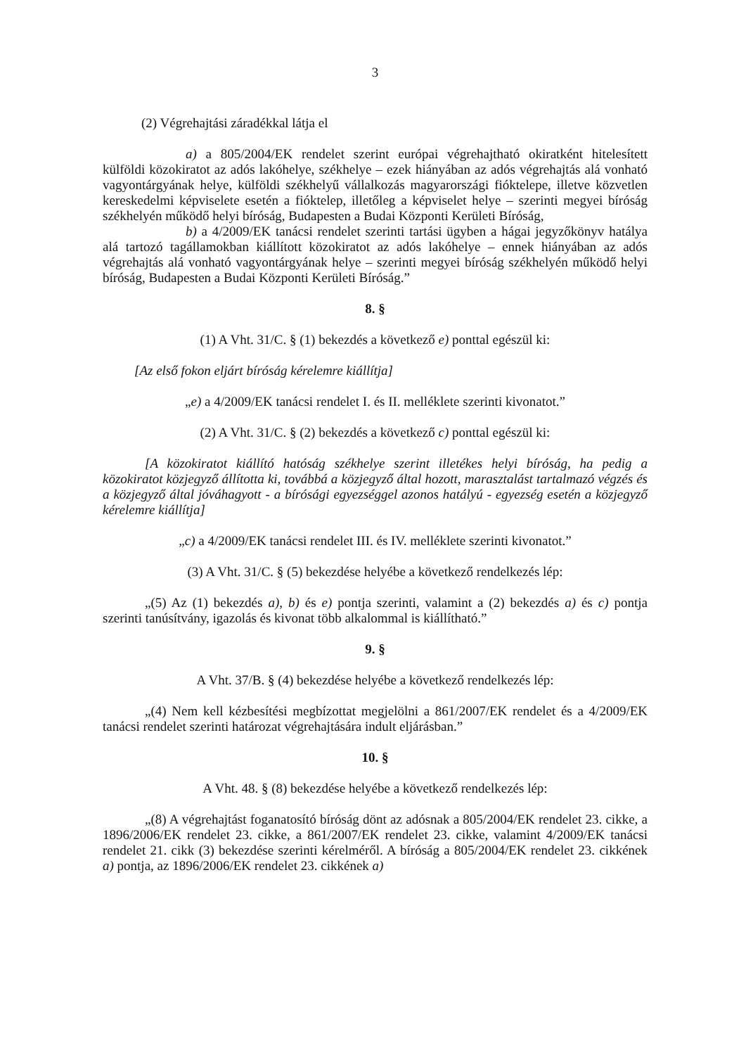3
(2) Végrehajtási záradékkal látja el
a) a 805/2004/EK rendelet szerint európai végrehajtható okiratként hitelesített külföldi közokiratot az adós lakóhelye, székhelye – ezek hiányában az adós végrehajtás alá vonható vagyontárgyának helye, külföldi székhelyű vállalkozás magyarországi fióktelepe, illetve közvetlen kereskedelmi képviselete esetén a fióktelep, illetőleg a képviselet helye – szerinti megyei bíróság székhelyén működő helyi bíróság, Budapesten a Budai Központi Kerületi Bíróság,
b) a 4/2009/EK tanácsi rendelet szerinti tartási ügyben a hágai jegyzőkönyv hatálya alá tartozó tagállamokban kiállított közokiratot az adós lakóhelye – ennek hiányában az adós végrehajtás alá vonható vagyontárgyának helye – szerinti megyei bíróság székhelyén működő helyi bíróság, Budapesten a Budai Központi Kerületi Bíróság.”
8. §
(1) A Vht. 31/C. § (1) bekezdés a következő e) ponttal egészül ki:
[Az első fokon eljárt bíróság kérelemre kiállítja]
„e) a 4/2009/EK tanácsi rendelet I. és II. melléklete szerinti kivonatot.”
(2) A Vht. 31/C. § (2) bekezdés a következő c) ponttal egészül ki:
[A közokiratot kiállító hatóság székhelye szerint illetékes helyi bíróság, ha pedig a közokiratot közjegyző állította ki, továbbá a közjegyző által hozott, marasztalást tartalmazó végzés és a közjegyző által jóváhagyott - a bírósági egyezséggel azonos hatályú - egyezség esetén a közjegyző kérelemre kiállítja]
„c) a 4/2009/EK tanácsi rendelet III. és IV. melléklete szerinti kivonatot.”
(3) A Vht. 31/C. § (5) bekezdése helyébe a következő rendelkezés lép:
„(5) Az (1) bekezdés a), b) és e) pontja szerinti, valamint a (2) bekezdés a) és c) pontja szerinti tanúsítvány, igazolás és kivonat több alkalommal is kiállítható.”
9. §
A Vht. 37/B. § (4) bekezdése helyébe a következő rendelkezés lép:
„(4) Nem kell kézbesítési megbízottat megjelölni a 861/2007/EK rendelet és a 4/2009/EK tanácsi rendelet szerinti határozat végrehajtására indult eljárásban.”
10. §
A Vht. 48. § (8) bekezdése helyébe a következő rendelkezés lép:
„(8) A végrehajtást foganatosító bíróság dönt az adósnak a 805/2004/EK rendelet 23. cikke, a 1896/2006/EK rendelet 23. cikke, a 861/2007/EK rendelet 23. cikke, valamint 4/2009/EK tanácsi rendelet 21. cikk (3) bekezdése szerinti kérelméről. A bíróság a 805/2004/EK rendelet 23. cikkének a) pontja, az 1896/2006/EK rendelet 23. cikkének a)